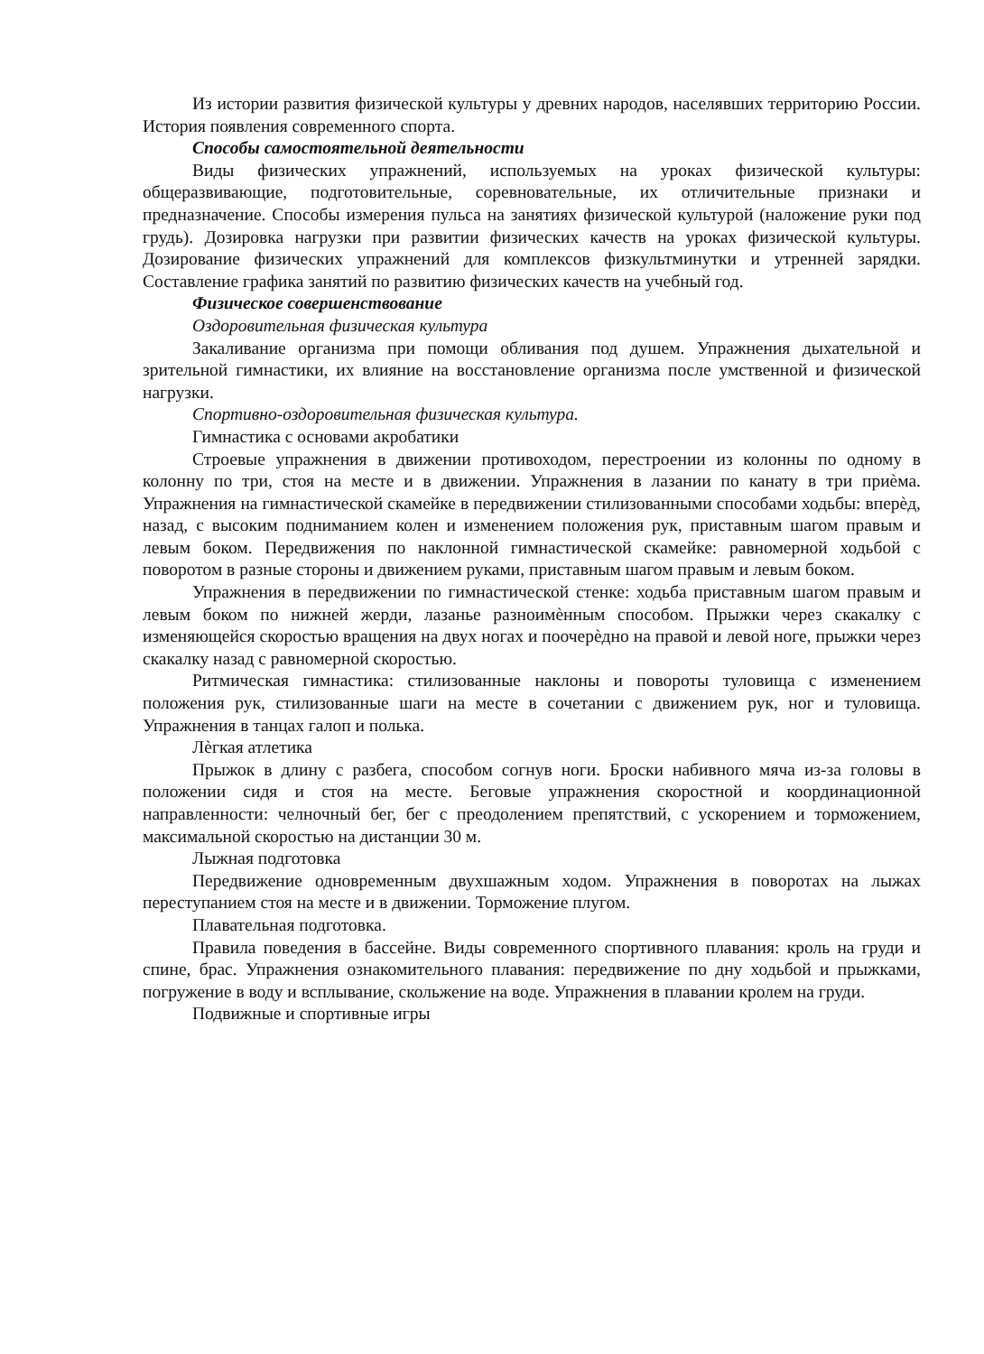Из истории развития физической культуры у древних народов, населявших территорию России. История появления современного спорта.
Способы самостоятельной деятельности
Виды физических упражнений, используемых на уроках физической культуры: общеразвивающие, подготовительные, соревновательные, их отличительные признаки и предназначение. Способы измерения пульса на занятиях физической культурой (наложение руки под грудь). Дозировка нагрузки при развитии физических качеств на уроках физической культуры. Дозирование физических упражнений для комплексов физкультминутки и утренней зарядки. Составление графика занятий по развитию физических качеств на учебный год.
Физическое совершенствование
Оздоровительная физическая культура
Закаливание организма при помощи обливания под душем. Упражнения дыхательной и зрительной гимнастики, их влияние на восстановление организма после умственной и физической нагрузки.
Спортивно-оздоровительная физическая культура.
Гимнастика с основами акробатики
Строевые упражнения в движении противоходом, перестроении из колонны по одному в колонну по три, стоя на месте и в движении. Упражнения в лазании по канату в три приѐма. Упражнения на гимнастической скамейке в передвижении стилизованными способами ходьбы: вперѐд, назад, с высоким подниманием колен и изменением положения рук, приставным шагом правым и левым боком. Передвижения по наклонной гимнастической скамейке: равномерной ходьбой с поворотом в разные стороны и движением руками, приставным шагом правым и левым боком.
Упражнения в передвижении по гимнастической стенке: ходьба приставным шагом правым и левым боком по нижней жерди, лазанье разноимѐнным способом. Прыжки через скакалку с изменяющейся скоростью вращения на двух ногах и поочерѐдно на правой и левой ноге, прыжки через скакалку назад с равномерной скоростью.
Ритмическая гимнастика: стилизованные наклоны и повороты туловища с изменением положения рук, стилизованные шаги на месте в сочетании с движением рук, ног и туловища. Упражнения в танцах галоп и полька.
Лѐгкая атлетика
Прыжок в длину с разбега, способом согнув ноги. Броски набивного мяча из-за головы в положении сидя и стоя на месте. Беговые упражнения скоростной и координационной направленности: челночный бег, бег с преодолением препятствий, с ускорением и торможением, максимальной скоростью на дистанции 30 м.
Лыжная подготовка
Передвижение одновременным двухшажным ходом. Упражнения в поворотах на лыжах переступанием стоя на месте и в движении. Торможение плугом.
Плавательная подготовка.
Правила поведения в бассейне. Виды современного спортивного плавания: кроль на груди и спине, брас. Упражнения ознакомительного плавания: передвижение по дну ходьбой и прыжками, погружение в воду и всплывание, скольжение на воде. Упражнения в плавании кролем на груди.
Подвижные и спортивные игры